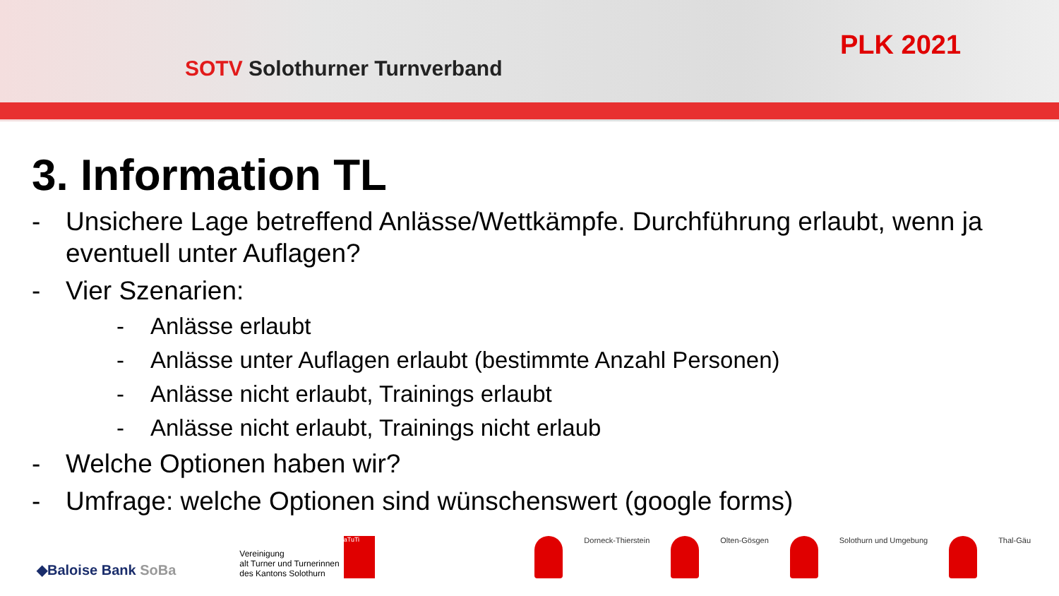SOTV Solothurner Turnverband
PLK 2021
3. Information TL
- Unsichere Lage betreffend Anlässe/Wettkämpfe. Durchführung erlaubt, wenn ja eventuell unter Auflagen?
- Vier Szenarien:
- Anlässe erlaubt
- Anlässe unter Auflagen erlaubt (bestimmte Anzahl Personen)
- Anlässe nicht erlaubt, Trainings erlaubt
- Anlässe nicht erlaubt, Trainings nicht erlaub
- Welche Optionen haben wir?
- Umfrage: welche Optionen sind wünschenswert (google forms)
◆Baloise Bank SoBa
Vereinigung
alt Turner und Turnerinnen
des Kantons Solothurn
aTuTi
Dorneck-Thierstein Olten-Gösgen Solothurn und Umgebung Thal-Gäu